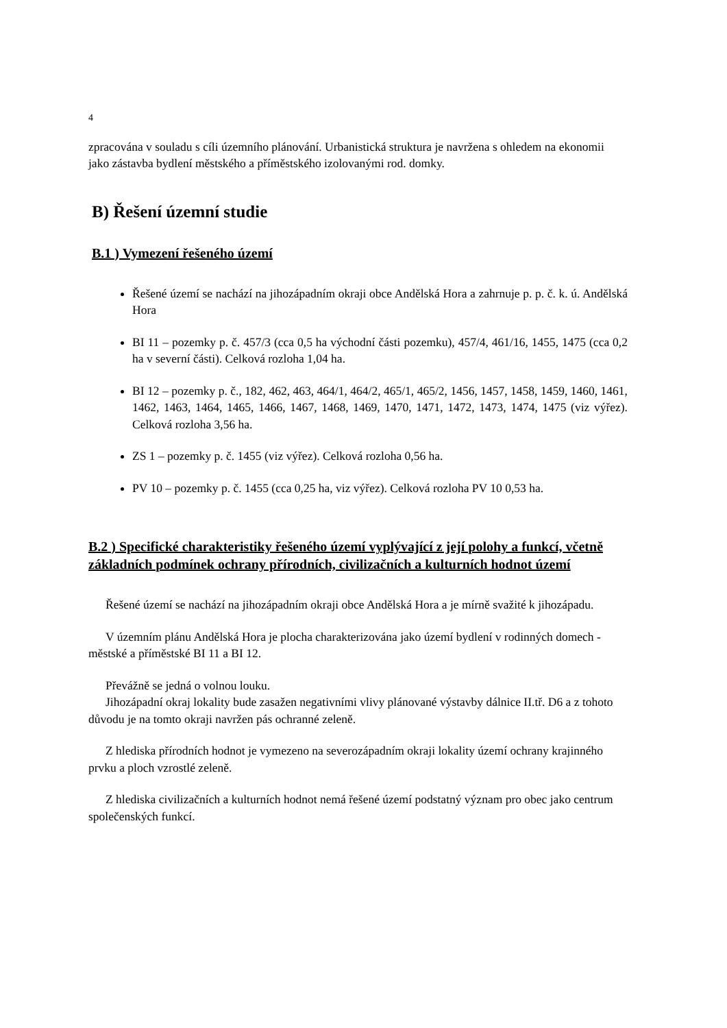4
zpracována v souladu s cíli územního plánování. Urbanistická struktura je navržena s ohledem na ekonomii jako zástavba bydlení městského a příměstského izolovanými rod. domky.
B) Řešení územní studie
B.1 ) Vymezení řešeného území
Řešené území se nachází na jihozápadním okraji obce Andělská Hora a zahrnuje p. p. č. k. ú. Andělská Hora
BI 11 – pozemky p. č. 457/3 (cca 0,5 ha východní části pozemku), 457/4, 461/16, 1455, 1475 (cca 0,2 ha v severní části). Celková rozloha 1,04 ha.
BI 12 – pozemky p. č., 182, 462, 463, 464/1, 464/2, 465/1, 465/2, 1456, 1457, 1458, 1459, 1460, 1461, 1462, 1463, 1464, 1465, 1466, 1467, 1468, 1469, 1470, 1471, 1472, 1473, 1474, 1475 (viz výřez). Celková rozloha 3,56 ha.
ZS 1 – pozemky p. č. 1455 (viz výřez). Celková rozloha 0,56 ha.
PV 10 – pozemky p. č. 1455 (cca 0,25 ha, viz výřez). Celková rozloha PV 10 0,53 ha.
B.2 ) Specifické charakteristiky řešeného území vyplývající z její polohy a funkcí, včetně základních podmínek ochrany přírodních, civilizačních a kulturních hodnot území
Řešené území se nachází na jihozápadním okraji obce Andělská Hora a je mírně svažité k jihozápadu.
V územním plánu Andělská Hora je plocha charakterizována jako území bydlení v rodinných domech - městské a příměstské BI 11 a BI 12.
Převážně se jedná o volnou louku.
Jihozápadní okraj lokality bude zasažen negativními vlivy plánované výstavby dálnice II.tř. D6 a z tohoto důvodu je na tomto okraji navržen pás ochranné zeleně.
Z hlediska přírodních hodnot je vymezeno na severozápadním okraji lokality území ochrany krajinného prvku a ploch vzrostlé zeleně.
Z hlediska civilizačních a kulturních hodnot nemá řešené území podstatný význam pro obec jako centrum společenských funkcí.